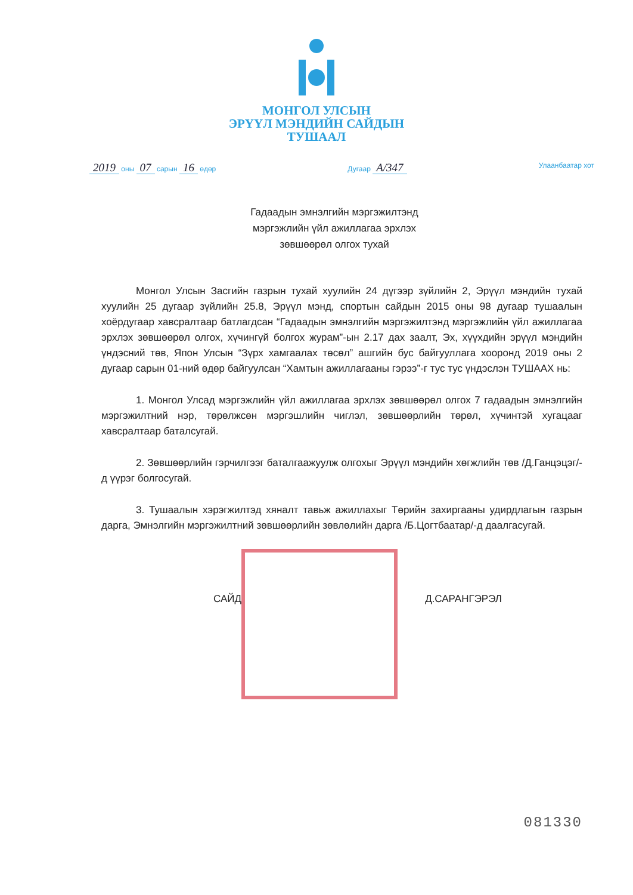МОНГОЛ УЛСЫН
ЭРҮҮЛ МЭНДИЙН САЙДЫН
ТУШААЛ
2019 оны 07 сарын 16 өдөр Дугаар A/347 Улаанбаатар хот
Гадаадын эмнэлгийн мэргэжилтэнд
мэргэжлийн үйл ажиллагаа эрхлэх
зөвшөөрөл олгох тухай
Монгол Улсын Засгийн газрын тухай хуулийн 24 дүгээр зүйлийн 2, Эрүүл мэндийн тухай хуулийн 25 дугаар зүйлийн 25.8, Эрүүл мэнд, спортын сайдын 2015 оны 98 дугаар тушаалын хоёрдугаар хавсралтаар батлагдсан “Гадаадын эмнэлгийн мэргэжилтэнд мэргэжлийн үйл ажиллагаа эрхлэх зөвшөөрөл олгох, хүчингүй болгох журам”-ын 2.17 дах заалт, Эх, хүүхдийн эрүүл мэндийн үндэсний төв, Япон Улсын “Зүрх хамгаалах төсөл” ашгийн бус байгууллага хооронд 2019 оны 2 дугаар сарын 01-ний өдөр байгуулсан “Хамтын ажиллагааны гэрээ”-г тус тус үндэслэн ТУШААХ нь:
1. Монгол Улсад мэргэжлийн үйл ажиллагаа эрхлэх зөвшөөрөл олгох 7 гадаадын эмнэлгийн мэргэжилтний нэр, төрөлжсөн мэргэшлийн чиглэл, зөвшөөрлийн төрөл, хүчинтэй хугацааг хавсралтаар баталсугай.
2. Зөвшөөрлийн гэрчилгээг баталгаажуулж олгохыг Эрүүл мэндийн хөгжлийн төв /Д.Ганцэцэг/-д үүрэг болгосугай.
3. Тушаалын хэрэгжилтэд хяналт тавьж ажиллахыг Төрийн захиргааны удирдлагын газрын дарга, Эмнэлгийн мэргэжилтний зөвшөөрлийн зөвлөлийн дарга /Б.Цогтбаатар/-д даалгасугай.
САЙД Д.САРАНГЭРЭЛ
081330